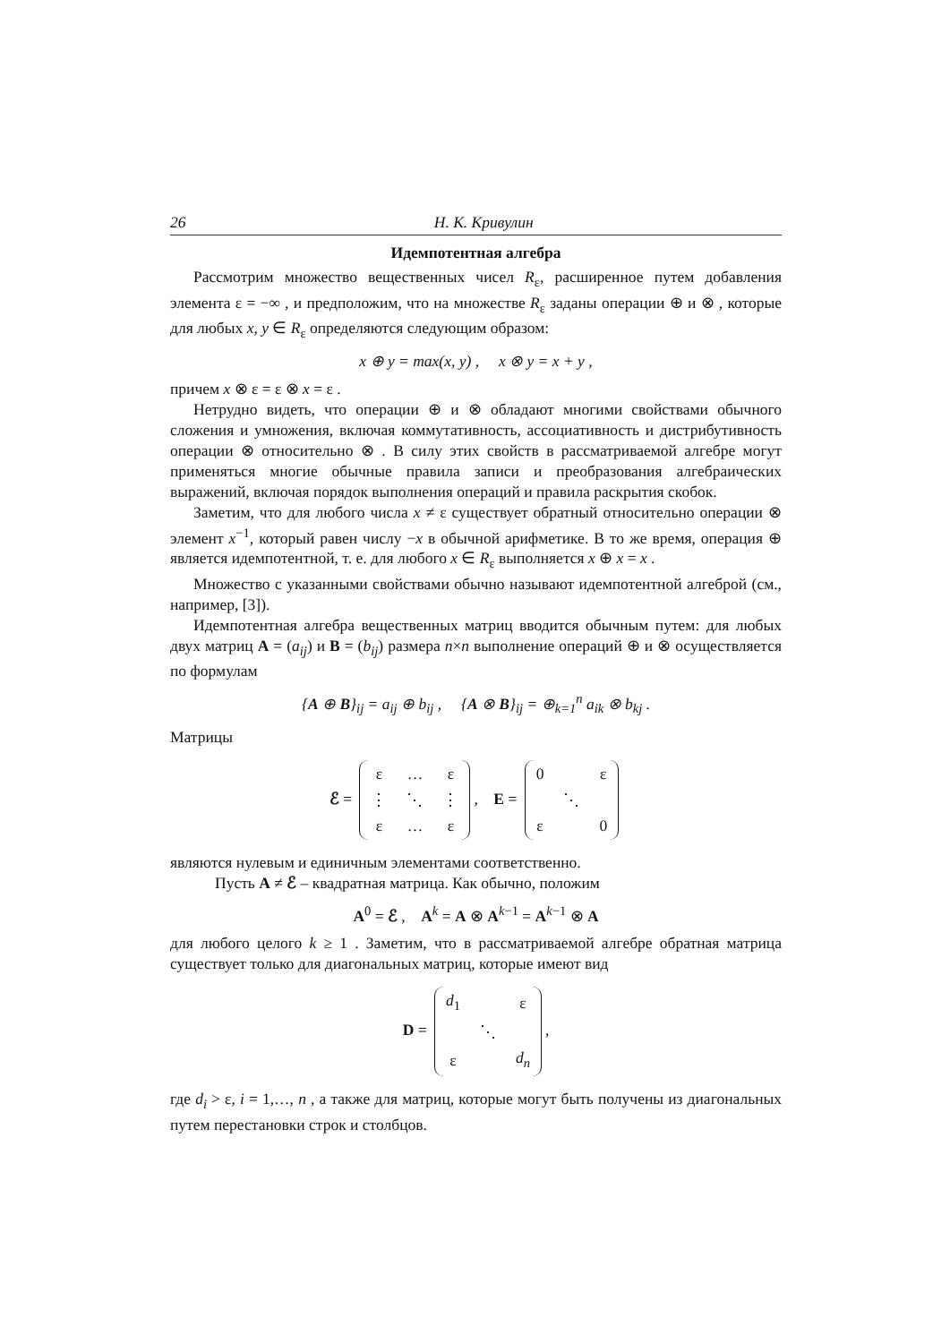26 Н. К. Кривулин
Идемпотентная алгебра
Рассмотрим множество вещественных чисел R<sub>ε</sub>, расширенное путем добавления элемента ε = −∞ , и предположим, что на множестве R<sub>ε</sub> заданы операции ⊕ и ⊗ , которые для любых x, y ∈ R<sub>ε</sub> определяются следующим образом:
x ⊕ y = max(x, y) , x ⊗ y = x + y ,
причем x ⊗ ε = ε ⊗ x = ε .
Нетрудно видеть, что операции ⊕ и ⊗ обладают многими свойствами обычного сложения и умножения, включая коммутативность, ассоциативность и дистрибутивность операции ⊗ относительно ⊗ . В силу этих свойств в рассматриваемой алгебре могут применяться многие обычные правила записи и преобразования алгебраических выражений, включая порядок выполнения операций и правила раскрытия скобок.
Заметим, что для любого числа x ≠ ε существует обратный относительно операции ⊗ элемент x<sup>−1</sup>, который равен числу −x в обычной арифметике. В то же время, операция ⊕ является идемпотентной, т. е. для любого x ∈ R<sub>ε</sub> выполняется x ⊕ x = x .
Множество с указанными свойствами обычно называют идемпотентной алгеброй (см., например, [3]).
Идемпотентная алгебра вещественных матриц вводится обычным путем: для любых двух матриц A = (a<sub>ij</sub>) и B = (b<sub>ij</sub>) размера n×n выполнение операций ⊕ и ⊗ осуществляется по формулам
{A ⊕ B}<sub>ij</sub> = a<sub>ij</sub> ⊕ b<sub>ij</sub> , {A ⊗ B}<sub>ij</sub> = ⊕<sub>k=1</sub><sup>n</sup> a<sub>ik</sub> ⊗ b<sub>kj</sub> .
Матрицы
ℰ =
| ε | … | ε |
| ⋮ | ⋱ | ⋮ |
| ε | … | ε |
, E =
| 0 | | ε |
| | ⋱ | |
| ε | | 0 |
являются нулевым и единичным элементами соответственно.
Пусть A ≠ ℰ – квадратная матрица. Как обычно, положим
A<sup>0</sup> = ℰ , A<sup>k</sup> = A ⊗ A<sup>k−1</sup> = A<sup>k−1</sup> ⊗ A
для любого целого k ≥ 1 . Заметим, что в рассматриваемой алгебре обратная матрица существует только для диагональных матриц, которые имеют вид
D =
| d<sub>1</sub> | | ε |
| | ⋱ | |
| ε | | d<sub>n</sub> |
,
где d<sub>i</sub> > ε, i = 1,…, n , а также для матриц, которые могут быть получены из диагональных путем перестановки строк и столбцов.